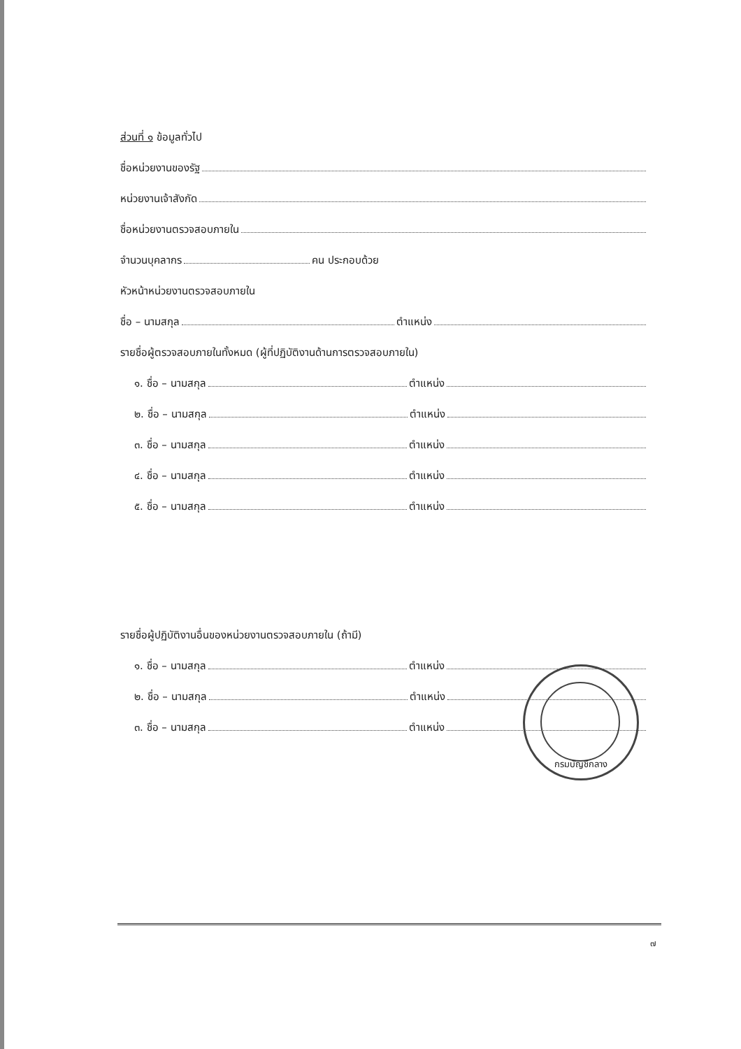ส่วนที่ ๑ ข้อมูลทั่วไป
ชื่อหน่วยงานของรัฐ
หน่วยงานเจ้าสังกัด
ชื่อหน่วยงานตรวจสอบภายใน
จำนวนบุคลากร คน ประกอบด้วย
หัวหน้าหน่วยงานตรวจสอบภายใน
ชื่อ – นามสกุล ตำแหน่ง
รายชื่อผู้ตรวจสอบภายในทั้งหมด (ผู้ที่ปฏิบัติงานด้านการตรวจสอบภายใน)
๑. ชื่อ – นามสกุล ตำแหน่ง
๒. ชื่อ – นามสกุล ตำแหน่ง
๓. ชื่อ – นามสกุล ตำแหน่ง
๔. ชื่อ – นามสกุล ตำแหน่ง
๕. ชื่อ – นามสกุล ตำแหน่ง
รายชื่อผู้ปฏิบัติงานอื่นของหน่วยงานตรวจสอบภายใน (ถ้ามี)
๑. ชื่อ – นามสกุล ตำแหน่ง
๒. ชื่อ – นามสกุล ตำแหน่ง
๓. ชื่อ – นามสกุล ตำแหน่ง
กรมบัญชีกลาง
๗